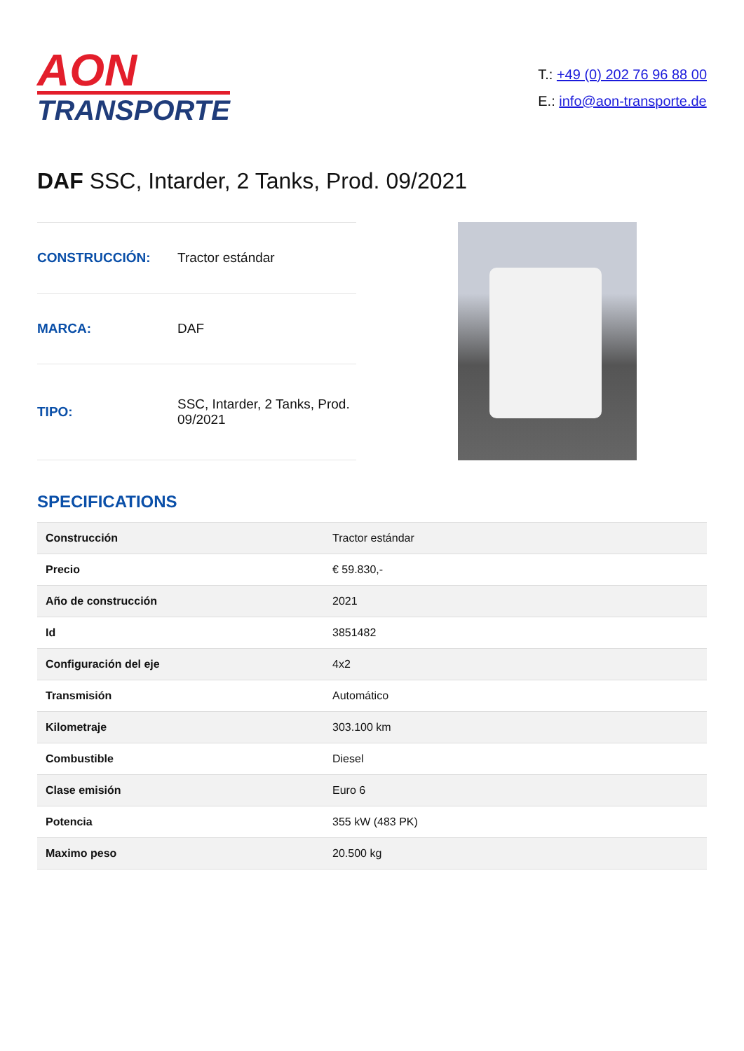AON
TRANSPORTE
T.: +49 (0) 202 76 96 88 00
E.: info@aon-transporte.de
DAF SSC, Intarder, 2 Tanks, Prod. 09/2021
| CONSTRUCCIÓN: | Tractor estándar |
| MARCA: | DAF |
| TIPO: | SSC, Intarder, 2 Tanks, Prod. 09/2021 |
SPECIFICATIONS
| Construcción | Tractor estándar |
| Precio | € 59.830,- |
| Año de construcción | 2021 |
| Id | 3851482 |
| Configuración del eje | 4x2 |
| Transmisión | Automático |
| Kilometraje | 303.100 km |
| Combustible | Diesel |
| Clase emisión | Euro 6 |
| Potencia | 355 kW (483 PK) |
| Maximo peso | 20.500 kg |